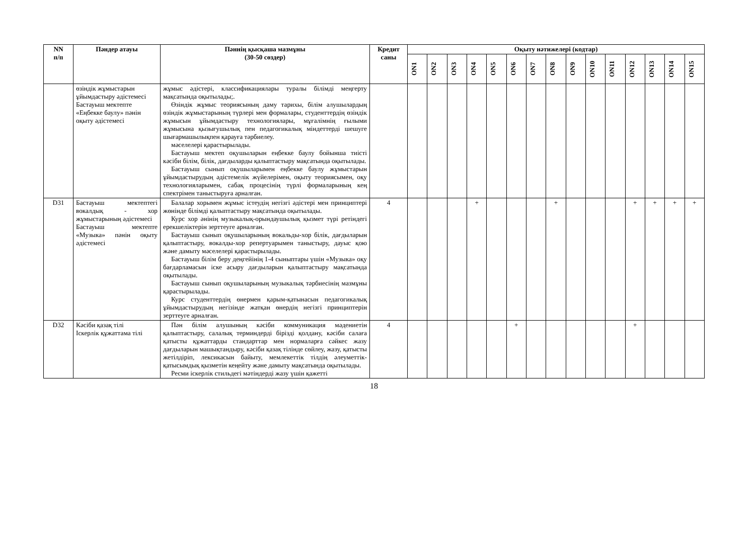| NN п/п | Пәндер атауы | Пәннің қысқаша мазмұны (30-50 сөздер) | Кредит саны | Оқыту нәтижелері (кодтар) | | | | | | | | | | | | | | |
| --- | --- | --- | --- | --- | --- | --- | --- | --- | --- | --- | --- | --- | --- | --- | --- | --- | --- | --- |
| | | | | ON1 | ON2 | ON3 | ON4 | ON5 | ON6 | ON7 | ON8 | ON9 | ON10 | ON11 | ON12 | ON13 | ON14 | ON15 |
| | өзіндік жұмыстарын ұйымдастыру әдістемесі Бастауыш мектепте «Еңбекке баулу» пәнін оқыту әдістемесі | жұмыс әдістері, классификациялары туралы білімді меңгерту мақсатында оқытылады;. Өзіндік жұмыс теориясының даму тарихы, білім алушылардың өзіндік жұмыстарының түрлері мен формалары, студенттердің өзіндік жұмысын ұйымдастыру технологиялары, мұғалімнің ғылыми жұмысына қызығушылық пен педагогикалық міндеттерді шешуге шығармашылықпен қарауға тәрбиелеу. мәселелері қарастырылады. Бастауыш мектеп оқушыларын еңбекке баулу бойынша тиісті кәсіби білім, білік, дағдыларды қалыптастыру мақсатында оқытылады. Бастауыш сынып оқушыларымен еңбекке баулу жұмыстарын ұйымдастырудың әдістемелік жүйелерімен, оқыту теориясымен, оқу технологияларымен, сабақ процесінің түрлі формаларының кең спектрімен таныстыруға арналған. | | | | | | | | | | | | | | | | |
| D31 | Бастауыш мектептегі вокалдық - хор жұмыстарының әдістемесі Бастауыш мектепте «Музыка» пәнін оқыту әдістемесі | Балалар хорымен жұмыс істеудің негізгі әдістері мен принциптері жөнінде білімді қалыптастыру мақсатында оқытылады. Курс хор әнінің музыкалық-орындаушылық қызмет түрі ретіндегі ерекшеліктерін зерттеуге арналған. Бастауыш сынып оқушыларының вокальды-хор білік, дағдыларын қалыптастыру, вокалды-хор репертуарымен таныстыру, дауыс қою және дамыту мәселелері қарастырылады. Бастауыш білім беру деңгейінің 1-4 сыныптары үшін «Музыка» оқу бағдарламасын іске асыру дағдыларын қалыптастыру мақсатында оқытылады. Бастауыш сынып оқушыларының музыкалық тәрбиесінің мазмұны қарастырылады. Курс студенттердің өнермен қарым-қатынасын педагогикалық ұйымдастырудың негізінде жатқан өнердің негізгі принциптерін зерттеуге арналған. | 4 | | | | + | | | | + | | | | + | + | + | + |
| D32 | Кәсіби қазақ тілі Іскерлік құжаттама тілі | Пән білім алушының кәсіби коммуникация мәдениетін қалыптастыру, салалық терминдерді бірізді қолдану, кәсіби салаға қатысты құжаттарды стандарттар мен нормаларға сәйкес жазу дағдыларын машықтандыру, кәсіби қазақ тілінде сөйлеу, жазу, қатысты жетілдіріп, лексикасын байыту, мемлекеттік тілдің әлеуметтік-қатысымдық қызметін кеңейту және дамыту мақсатында оқытылады. Ресми іскерлік стильдегі мәтіндерді жазу үшін қажетті | 4 | | | | | | + | | | | | | + | | | |
18